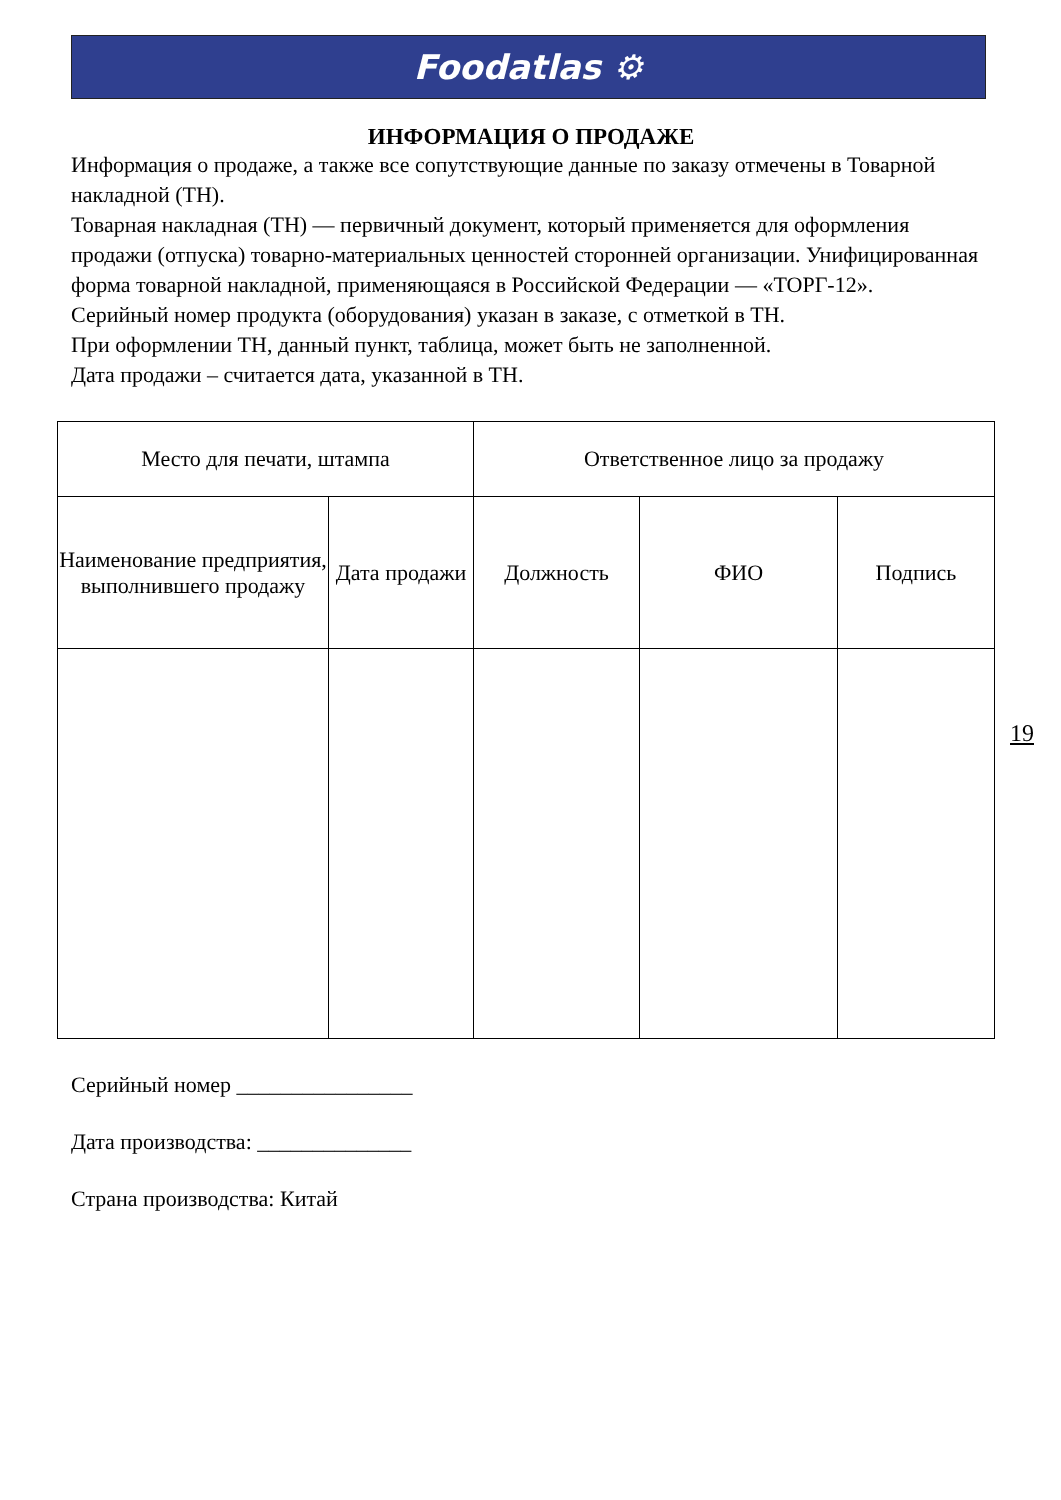Foodatlas ⚙
ИНФОРМАЦИЯ О ПРОДАЖЕ
Информация о продаже, а также все сопутствующие данные по заказу отмечены в Товарной накладной (ТН).
Товарная накладная (ТН) — первичный документ, который применяется для оформления продажи (отпуска) товарно-материальных ценностей сторонней организации. Унифицированная форма товарной накладной, применяющаяся в Российской Федерации — «ТОРГ-12».
Серийный номер продукта (оборудования) указан в заказе, с отметкой в ТН.
При оформлении ТН, данный пункт, таблица, может быть не заполненной.
Дата продажи – считается дата, указанной в ТН.
| Место для печати, штампа | | Ответственное лицо за продажу | | |
| --- | --- | --- | --- | --- |
| Наименование предприятия, выполнившего продажу | Дата продажи | Должность | ФИО | Подпись |
19
Серийный номер ________________
Дата производства: ______________
Страна производства: Китай